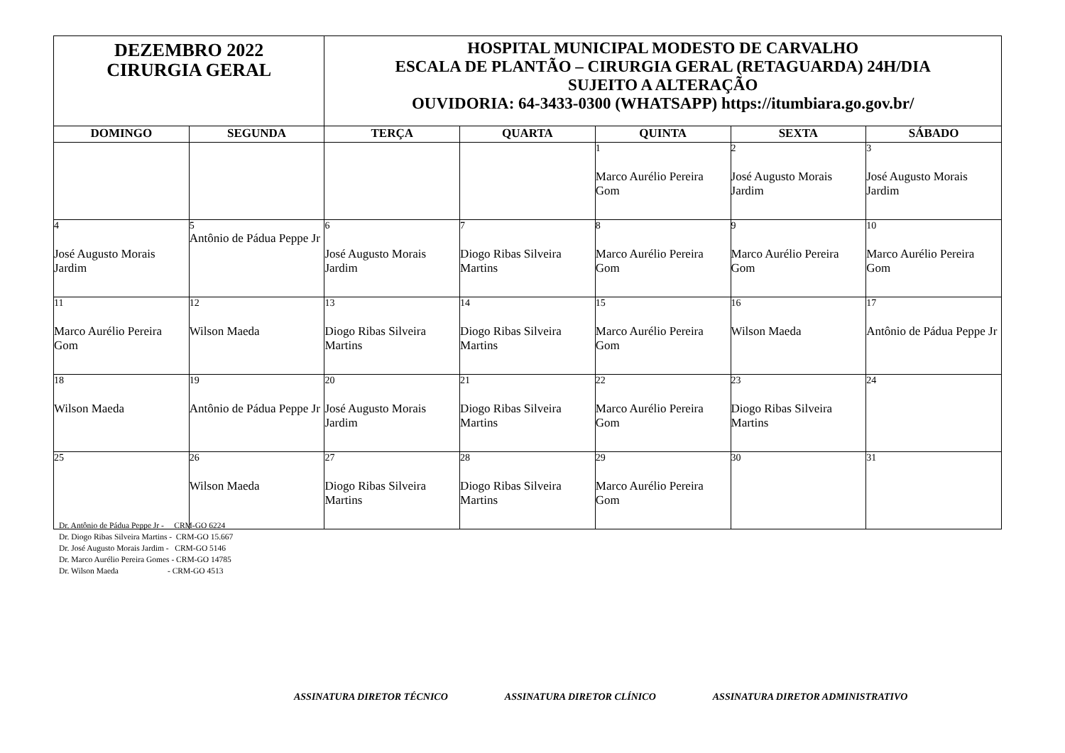| DEZEMBRO 2022 CIRURGIA GERAL | | HOSPITAL MUNICIPAL MODESTO DE CARVALHO ESCALA DE PLANTÃO – CIRURGIA GERAL (RETAGUARDA) 24H/DIA SUJEITO A ALTERAÇÃO OUVIDORIA: 64-3433-0300 (WHATSAPP) https://itumbiara.go.gov.br/ | | | | |
| DOMINGO | SEGUNDA | TERÇA | QUARTA | QUINTA | SEXTA | SÁBADO |
| | | | | 1 Marco Aurélio Pereira Gom | 2 José Augusto Morais Jardim | 3 José Augusto Morais Jardim |
| 4 José Augusto Morais Jardim | 5 Antônio de Pádua Peppe Jr | 6 José Augusto Morais Jardim | 7 Diogo Ribas Silveira Martins | 8 Marco Aurélio Pereira Gom | 9 Marco Aurélio Pereira Gom | 10 Marco Aurélio Pereira Gom |
| 11 Marco Aurélio Pereira Gom | 12 Wilson Maeda | 13 Diogo Ribas Silveira Martins | 14 Diogo Ribas Silveira Martins | 15 Marco Aurélio Pereira Gom | 16 Wilson Maeda | 17 Antônio de Pádua Peppe Jr |
| 18 Wilson Maeda | 19 Antônio de Pádua Peppe Jr | 20 José Augusto Morais Jardim | 21 Diogo Ribas Silveira Martins | 22 Marco Aurélio Pereira Gom | 23 Diogo Ribas Silveira Martins | 24 |
| 25 | 26 Wilson Maeda | 27 Diogo Ribas Silveira Martins | 28 Diogo Ribas Silveira Martins | 29 Marco Aurélio Pereira Gom | 30 | 31 |
Dr. Antônio de Pádua Peppe Jr - CRM-GO 6224 Dr. Diogo Ribas Silveira Martins - CRM-GO 15.667 Dr. José Augusto Morais Jardim - CRM-GO 5146 Dr. Marco Aurélio Pereira Gomes - CRM-GO 14785 Dr. Wilson Maeda - CRM-GO 4513
ASSINATURA DIRETOR TÉCNICO ASSINATURA DIRETOR CLÍNICO ASSINATURA DIRETOR ADMINISTRATIVO